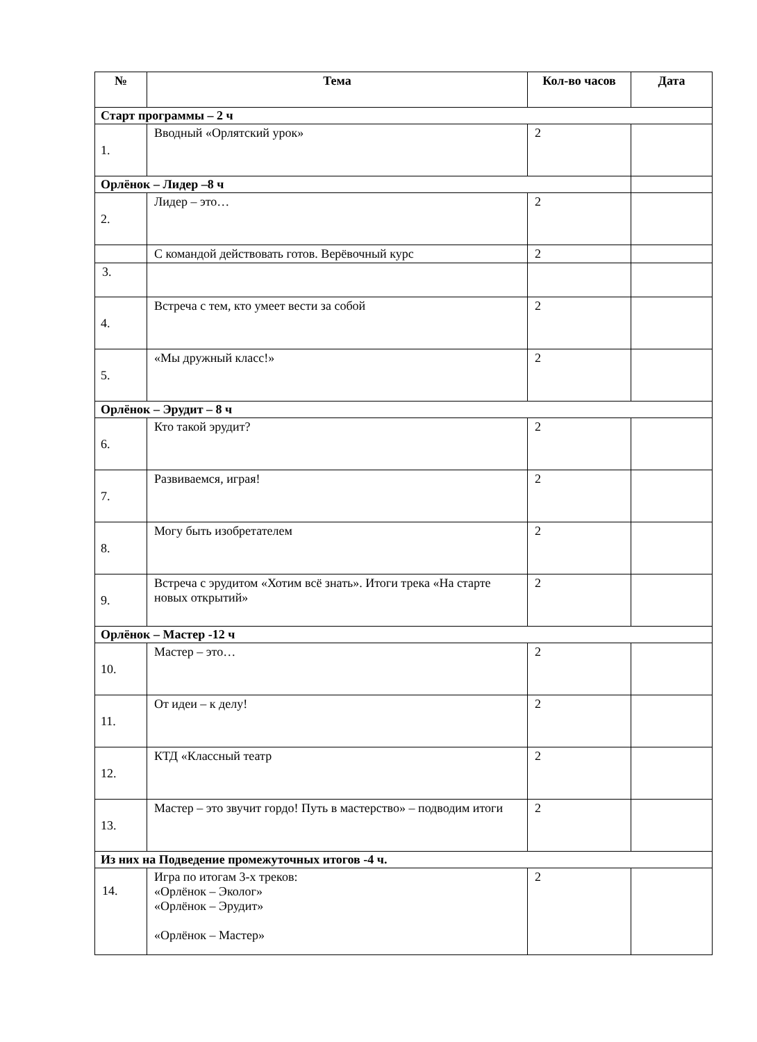| № | Тема | Кол-во часов | Дата |
| --- | --- | --- | --- |
| Старт программы – 2 ч | | | |
| 1. | Вводный «Орлятский урок» | 2 | |
| Орлёнок – Лидер –8 ч | | | |
| 2. | Лидер – это… | 2 | |
| | С командой действовать готов. Верёвочный курс | 2 | |
| 3. | | | |
| 4. | Встреча с тем, кто умеет вести за собой | 2 | |
| 5. | «Мы дружный класс!» | 2 | |
| Орлёнок – Эрудит – 8 ч | | | |
| 6. | Кто такой эрудит? | 2 | |
| 7. | Развиваемся, играя! | 2 | |
| 8. | Могу быть изобретателем | 2 | |
| 9. | Встреча с эрудитом «Хотим всё знать». Итоги трека «На старте новых открытий» | 2 | |
| Орлёнок – Мастер -12 ч | | | |
| 10. | Мастер – это… | 2 | |
| 11. | От идеи – к делу! | 2 | |
| 12. | КТД «Классный театр | 2 | |
| 13. | Мастер – это звучит гордо! Путь в мастерство» – подводим итоги | 2 | |
| Из них на Подведение промежуточных итогов -4 ч. | | | |
| 14. | Игра по итогам 3-х треков: «Орлёнок – Эколог» «Орлёнок – Эрудит» «Орлёнок – Мастер» | 2 | |